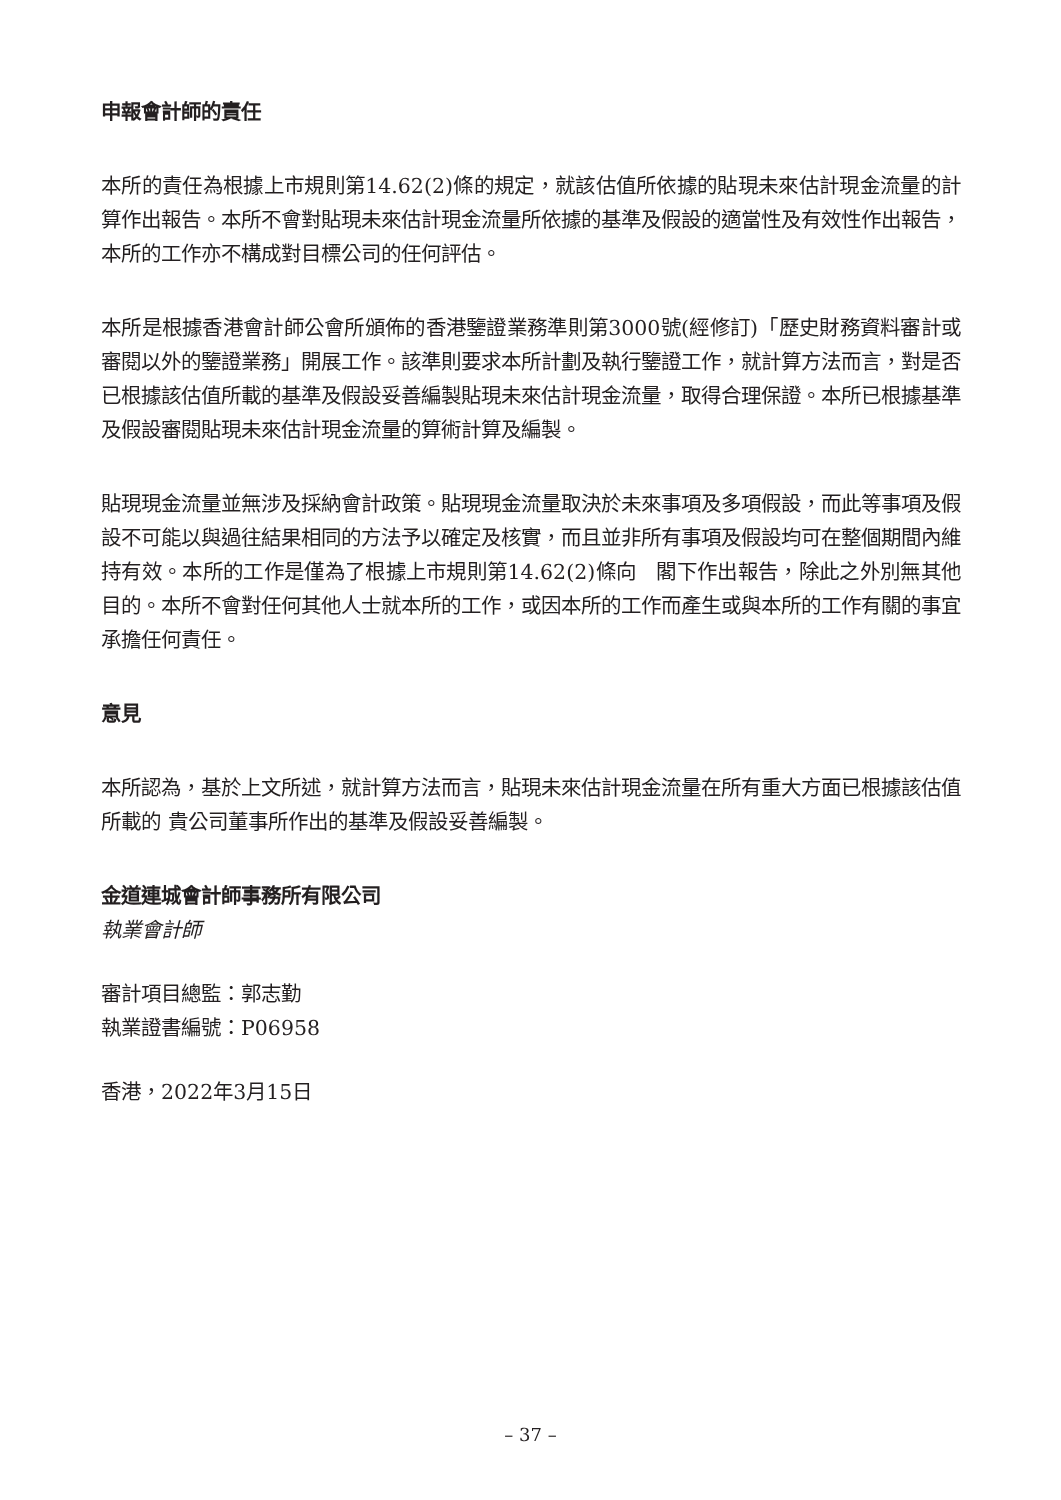申報會計師的責任
本所的責任為根據上市規則第14.62(2)條的規定，就該估值所依據的貼現未來估計現金流量的計算作出報告。本所不會對貼現未來估計現金流量所依據的基準及假設的適當性及有效性作出報告，本所的工作亦不構成對目標公司的任何評估。
本所是根據香港會計師公會所頒佈的香港鑒證業務準則第3000號(經修訂)「歷史財務資料審計或審閱以外的鑒證業務」開展工作。該準則要求本所計劃及執行鑒證工作，就計算方法而言，對是否已根據該估值所載的基準及假設妥善編製貼現未來估計現金流量，取得合理保證。本所已根據基準及假設審閱貼現未來估計現金流量的算術計算及編製。
貼現現金流量並無涉及採納會計政策。貼現現金流量取決於未來事項及多項假設，而此等事項及假設不可能以與過往結果相同的方法予以確定及核實，而且並非所有事項及假設均可在整個期間內維持有效。本所的工作是僅為了根據上市規則第14.62(2)條向　閣下作出報告，除此之外別無其他目的。本所不會對任何其他人士就本所的工作，或因本所的工作而產生或與本所的工作有關的事宜承擔任何責任。
意見
本所認為，基於上文所述，就計算方法而言，貼現未來估計現金流量在所有重大方面已根據該估值所載的 貴公司董事所作出的基準及假設妥善編製。
金道連城會計師事務所有限公司
執業會計師
審計項目總監：郭志勤
執業證書編號：P06958
香港，2022年3月15日
– 37 –